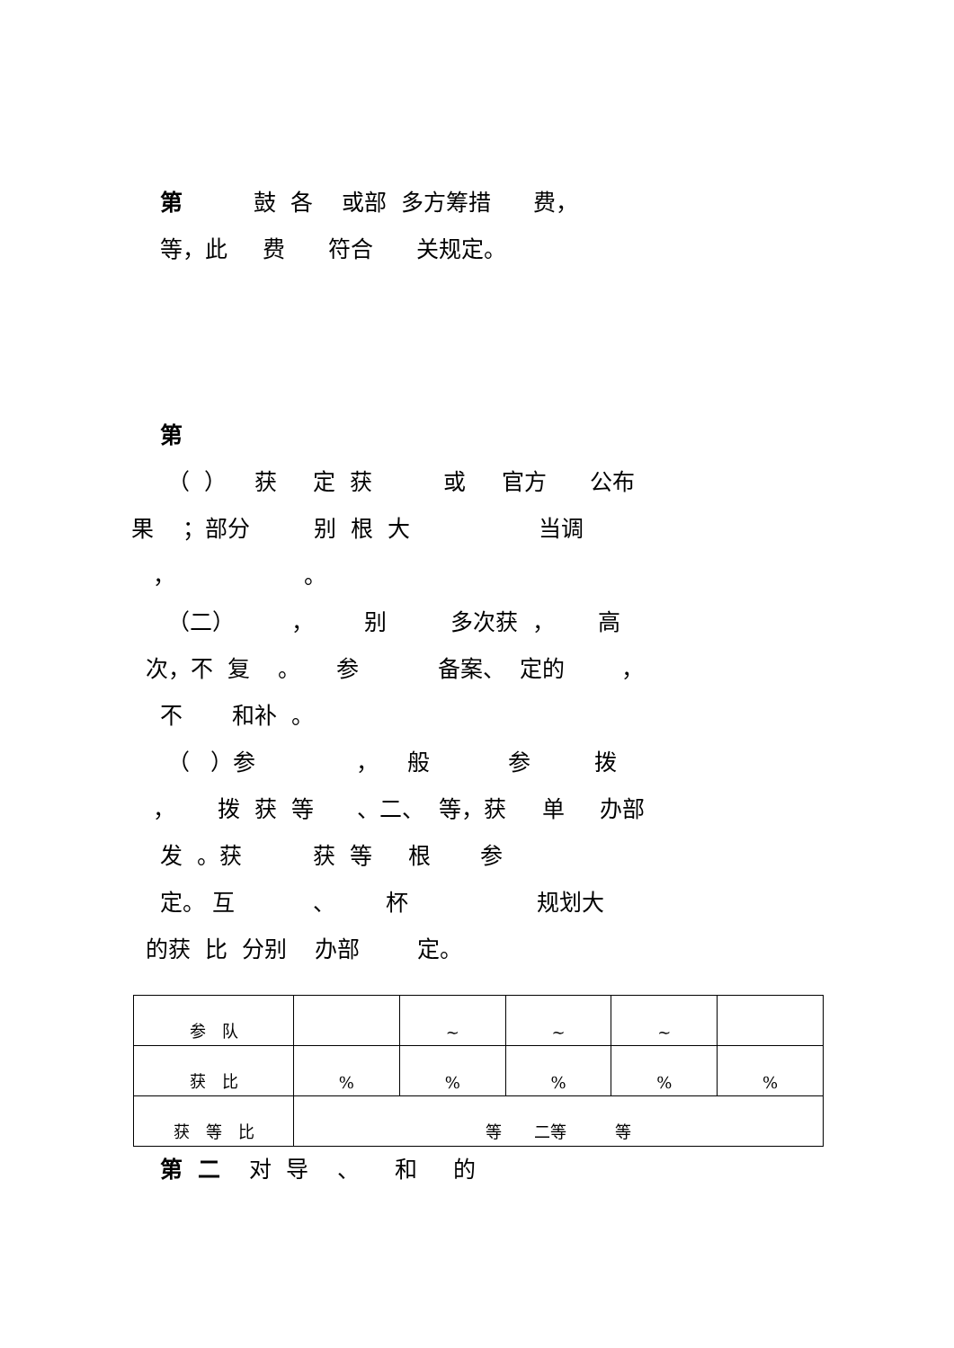第 鼓 各 或部 多方筹措 费，
等，此 费 符合 关规定。
第
（ ） 获 定 获 或 官方 公布
果 ；部分 别 根 大 当调
， 。
（二） ， 别 多次获 ， 高
次，不 复 。 参 备案、 定的 ，
不 和补 。
（ ）参 ， 般 参 拨
， 拨 获 等 、二、 等，获 单 办部
发 。获 获 等 根 参
定。 互 、 杯 规划大
的获 比 分别 办部 定。
| 参 队 | | ~ | ~ | ~ | |
| 获 比 | % | % | % | % | % |
| 获 等 比 | 等 二等 等 | | | | |
第 二 对 导 、 和 的